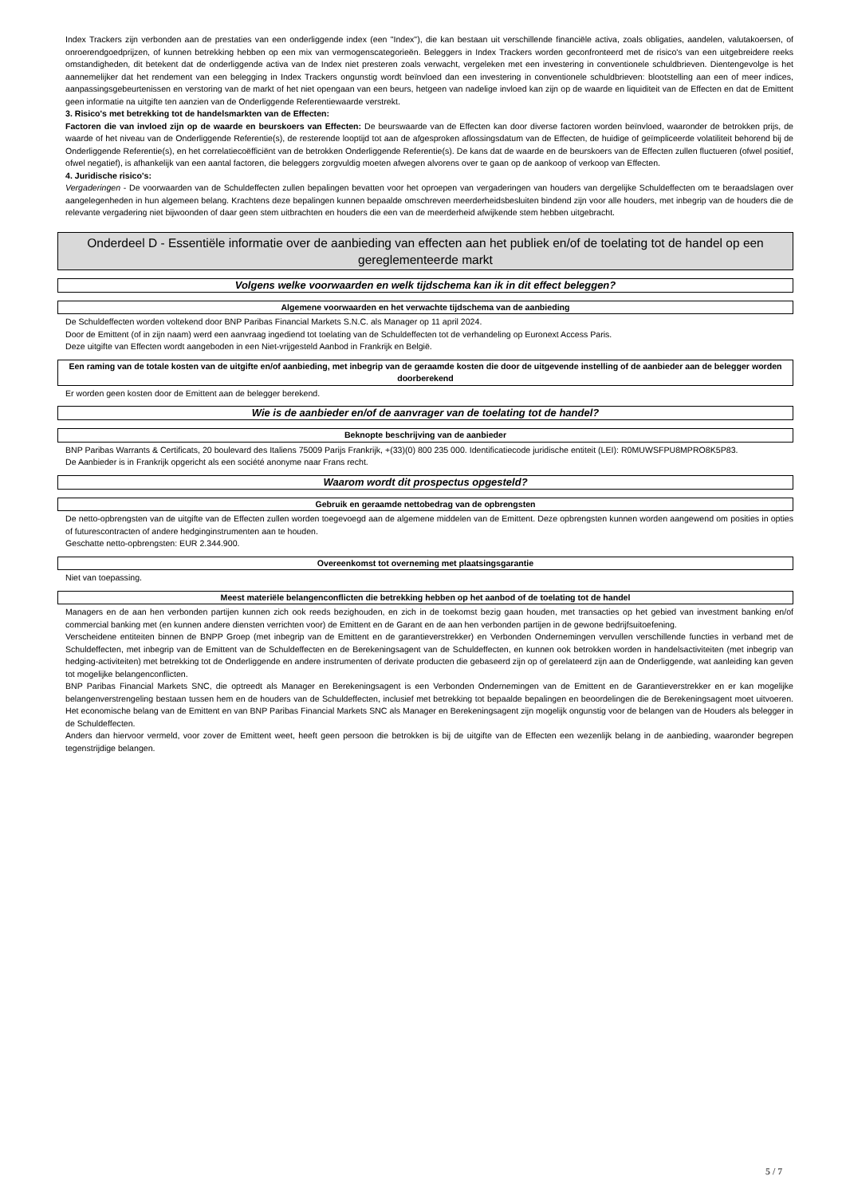Index Trackers zijn verbonden aan de prestaties van een onderliggende index (een "Index"), die kan bestaan uit verschillende financiële activa, zoals obligaties, aandelen, valutakoersen, of onroerendgoedprijzen, of kunnen betrekking hebben op een mix van vermogenscategorieën. Beleggers in Index Trackers worden geconfronteerd met de risico's van een uitgebreidere reeks omstandigheden, dit betekent dat de onderliggende activa van de Index niet presteren zoals verwacht, vergeleken met een investering in conventionele schuldbrieven. Dientengevolge is het aannemelijker dat het rendement van een belegging in Index Trackers ongunstig wordt beïnvloed dan een investering in conventionele schuldbrieven: blootstelling aan een of meer indices, aanpassingsgebeurtenissen en verstoring van de markt of het niet opengaan van een beurs, hetgeen van nadelige invloed kan zijn op de waarde en liquiditeit van de Effecten en dat de Emittent geen informatie na uitgifte ten aanzien van de Onderliggende Referentiewaarde verstrekt.
3. Risico's met betrekking tot de handelsmarkten van de Effecten:
Factoren die van invloed zijn op de waarde en beurskoers van Effecten: De beurswaarde van de Effecten kan door diverse factoren worden beïnvloed, waaronder de betrokken prijs, de waarde of het niveau van de Onderliggende Referentie(s), de resterende looptijd tot aan de afgesproken aflossingsdatum van de Effecten, de huidige of geïmpliceerde volatiliteit behorend bij de Onderliggende Referentie(s), en het correlatiecoëfficiënt van de betrokken Onderliggende Referentie(s). De kans dat de waarde en de beurskoers van de Effecten zullen fluctueren (ofwel positief, ofwel negatief), is afhankelijk van een aantal factoren, die beleggers zorgvuldig moeten afwegen alvorens over te gaan op de aankoop of verkoop van Effecten.
4. Juridische risico's:
Vergaderingen - De voorwaarden van de Schuldeffecten zullen bepalingen bevatten voor het oproepen van vergaderingen van houders van dergelijke Schuldeffecten om te beraadslagen over aangelegenheden in hun algemeen belang. Krachtens deze bepalingen kunnen bepaalde omschreven meerderheidsbesluiten bindend zijn voor alle houders, met inbegrip van de houders die de relevante vergadering niet bijwoonden of daar geen stem uitbrachten en houders die een van de meerderheid afwijkende stem hebben uitgebracht.
Onderdeel D - Essentiële informatie over de aanbieding van effecten aan het publiek en/of de toelating tot de handel op een gereglementeerde markt
Volgens welke voorwaarden en welk tijdschema kan ik in dit effect beleggen?
Algemene voorwaarden en het verwachte tijdschema van de aanbieding
De Schuldeffecten worden voltekend door BNP Paribas Financial Markets S.N.C. als Manager op 11 april 2024.
Door de Emittent (of in zijn naam) werd een aanvraag ingediend tot toelating van de Schuldeffecten tot de verhandeling op Euronext Access Paris.
Deze uitgifte van Effecten wordt aangeboden in een Niet-vrijgesteld Aanbod in Frankrijk en België.
Een raming van de totale kosten van de uitgifte en/of aanbieding, met inbegrip van de geraamde kosten die door de uitgevende instelling of de aanbieder aan de belegger worden doorberekend
Er worden geen kosten door de Emittent aan de belegger berekend.
Wie is de aanbieder en/of de aanvrager van de toelating tot de handel?
Beknopte beschrijving van de aanbieder
BNP Paribas Warrants & Certificats, 20 boulevard des Italiens 75009 Parijs Frankrijk, +(33)(0) 800 235 000. Identificatiecode juridische entiteit (LEI): R0MUWSFPU8MPRO8K5P83.
De Aanbieder is in Frankrijk opgericht als een société anonyme naar Frans recht.
Waarom wordt dit prospectus opgesteld?
Gebruik en geraamde nettobedrag van de opbrengsten
De netto-opbrengsten van de uitgifte van de Effecten zullen worden toegevoegd aan de algemene middelen van de Emittent. Deze opbrengsten kunnen worden aangewend om posities in opties of futurescontracten of andere hedginginstrumenten aan te houden.
Geschatte netto-opbrengsten: EUR 2.344.900.
Overeenkomst tot overneming met plaatsingsgarantie
Niet van toepassing.
Meest materiële belangenconflicten die betrekking hebben op het aanbod of de toelating tot de handel
Managers en de aan hen verbonden partijen kunnen zich ook reeds bezighouden, en zich in de toekomst bezig gaan houden, met transacties op het gebied van investment banking en/of commercial banking met (en kunnen andere diensten verrichten voor) de Emittent en de Garant en de aan hen verbonden partijen in de gewone bedrijfsuitoefening.
Verscheidene entiteiten binnen de BNPP Groep (met inbegrip van de Emittent en de garantieverstrekker) en Verbonden Ondernemingen vervullen verschillende functies in verband met de Schuldeffecten, met inbegrip van de Emittent van de Schuldeffecten en de Berekeningsagent van de Schuldeffecten, en kunnen ook betrokken worden in handelsactiviteiten (met inbegrip van hedging-activiteiten) met betrekking tot de Onderliggende en andere instrumenten of derivate producten die gebaseerd zijn op of gerelateerd zijn aan de Onderliggende, wat aanleiding kan geven tot mogelijke belangenconflicten.
BNP Paribas Financial Markets SNC, die optreedt als Manager en Berekeningsagent is een Verbonden Ondernemingen van de Emittent en de Garantieverstrekker en er kan mogelijke belangenverstrengeling bestaan tussen hem en de houders van de Schuldeffecten, inclusief met betrekking tot bepaalde bepalingen en beoordelingen die de Berekeningsagent moet uitvoeren. Het economische belang van de Emittent en van BNP Paribas Financial Markets SNC als Manager en Berekeningsagent zijn mogelijk ongunstig voor de belangen van de Houders als belegger in de Schuldeffecten.
Anders dan hiervoor vermeld, voor zover de Emittent weet, heeft geen persoon die betrokken is bij de uitgifte van de Effecten een wezenlijk belang in de aanbieding, waaronder begrepen tegenstrijdige belangen.
5 / 7